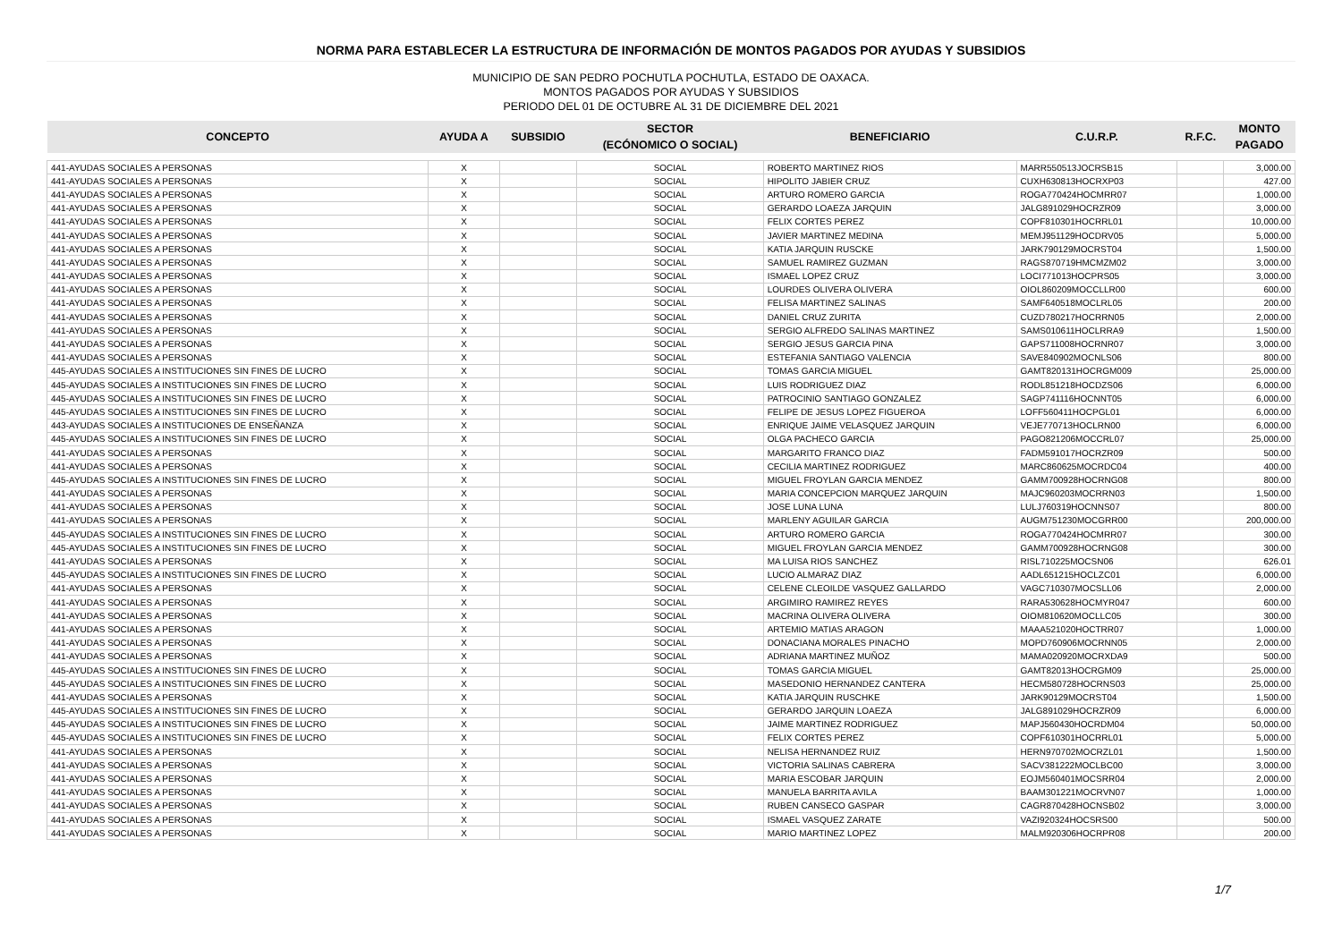NORMA PARA ESTABLECER LA ESTRUCTURA DE INFORMACIÓN DE MONTOS PAGADOS POR AYUDAS Y SUBSIDIOS
MUNICIPIO DE SAN PEDRO POCHUTLA POCHUTLA, ESTADO DE OAXACA.
MONTOS PAGADOS POR AYUDAS Y SUBSIDIOS
PERIODO DEL 01 DE OCTUBRE AL 31 DE DICIEMBRE DEL 2021
| CONCEPTO | AYUDA A | SUBSIDIO | SECTOR | BENEFICIARIO | C.U.R.P. | R.F.C. | MONTO |
| --- | --- | --- | --- | --- | --- | --- | --- |
| | | | (ECÓNOMICO O SOCIAL) | | | | PAGADO |
| 441-AYUDAS SOCIALES A PERSONAS | X | | SOCIAL | ROBERTO MARTINEZ RIOS | MARR550513JOCRSB15 | | 3,000.00 |
| 441-AYUDAS SOCIALES A PERSONAS | X | | SOCIAL | HIPOLITO JABIER CRUZ | CUXH630813HOCRXP03 | | 427.00 |
| 441-AYUDAS SOCIALES A PERSONAS | X | | SOCIAL | ARTURO ROMERO GARCIA | ROGA770424HOCMRR07 | | 1,000.00 |
| 441-AYUDAS SOCIALES A PERSONAS | X | | SOCIAL | GERARDO LOAEZA JARQUIN | JALG891029HOCRZR09 | | 3,000.00 |
| 441-AYUDAS SOCIALES A PERSONAS | X | | SOCIAL | FELIX CORTES PEREZ | COPF810301HOCRRL01 | | 10,000.00 |
| 441-AYUDAS SOCIALES A PERSONAS | X | | SOCIAL | JAVIER MARTINEZ MEDINA | MEMJ951129HOCDRV05 | | 5,000.00 |
| 441-AYUDAS SOCIALES A PERSONAS | X | | SOCIAL | KATIA JARQUIN RUSCKE | JARK790129MOCRST04 | | 1,500.00 |
| 441-AYUDAS SOCIALES A PERSONAS | X | | SOCIAL | SAMUEL RAMIREZ GUZMAN | RAGS870719HMCMZM02 | | 3,000.00 |
| 441-AYUDAS SOCIALES A PERSONAS | X | | SOCIAL | ISMAEL LOPEZ CRUZ | LOCI771013HOCPRS05 | | 3,000.00 |
| 441-AYUDAS SOCIALES A PERSONAS | X | | SOCIAL | LOURDES OLIVERA OLIVERA | OIOL860209MOCCLLR00 | | 600.00 |
| 441-AYUDAS SOCIALES A PERSONAS | X | | SOCIAL | FELISA MARTINEZ SALINAS | SAMF640518MOCLRL05 | | 200.00 |
| 441-AYUDAS SOCIALES A PERSONAS | X | | SOCIAL | DANIEL CRUZ ZURITA | CUZD780217HOCRRN05 | | 2,000.00 |
| 441-AYUDAS SOCIALES A PERSONAS | X | | SOCIAL | SERGIO ALFREDO SALINAS MARTINEZ | SAMS010611HOCLRRA9 | | 1,500.00 |
| 441-AYUDAS SOCIALES A PERSONAS | X | | SOCIAL | SERGIO JESUS GARCIA PINA | GAPS711008HOCRNR07 | | 3,000.00 |
| 441-AYUDAS SOCIALES A PERSONAS | X | | SOCIAL | ESTEFANIA SANTIAGO VALENCIA | SAVE840902MOCNLS06 | | 800.00 |
| 445-AYUDAS SOCIALES A INSTITUCIONES SIN FINES DE LUCRO | X | | SOCIAL | TOMAS GARCIA MIGUEL | GAMT820131HOCRGM009 | | 25,000.00 |
| 445-AYUDAS SOCIALES A INSTITUCIONES SIN FINES DE LUCRO | X | | SOCIAL | LUIS RODRIGUEZ DIAZ | RODL851218HOCDZS06 | | 6,000.00 |
| 445-AYUDAS SOCIALES A INSTITUCIONES SIN FINES DE LUCRO | X | | SOCIAL | PATROCINIO SANTIAGO GONZALEZ | SAGP741116HOCNNT05 | | 6,000.00 |
| 445-AYUDAS SOCIALES A INSTITUCIONES SIN FINES DE LUCRO | X | | SOCIAL | FELIPE DE JESUS LOPEZ FIGUEROA | LOFF560411HOCPGL01 | | 6,000.00 |
| 443-AYUDAS SOCIALES A INSTITUCIONES DE ENSEÑANZA | X | | SOCIAL | ENRIQUE JAIME VELASQUEZ JARQUIN | VEJE770713HOCLRN00 | | 6,000.00 |
| 445-AYUDAS SOCIALES A INSTITUCIONES SIN FINES DE LUCRO | X | | SOCIAL | OLGA PACHECO GARCIA | PAGO821206MOCCRL07 | | 25,000.00 |
| 441-AYUDAS SOCIALES A PERSONAS | X | | SOCIAL | MARGARITO FRANCO DIAZ | FADM591017HOCRZR09 | | 500.00 |
| 441-AYUDAS SOCIALES A PERSONAS | X | | SOCIAL | CECILIA MARTINEZ RODRIGUEZ | MARC860625MOCRDC04 | | 400.00 |
| 445-AYUDAS SOCIALES A INSTITUCIONES SIN FINES DE LUCRO | X | | SOCIAL | MIGUEL FROYLAN GARCIA MENDEZ | GAMM700928HOCRNG08 | | 800.00 |
| 441-AYUDAS SOCIALES A PERSONAS | X | | SOCIAL | MARIA CONCEPCION MARQUEZ JARQUIN | MAJC960203MOCRRN03 | | 1,500.00 |
| 441-AYUDAS SOCIALES A PERSONAS | X | | SOCIAL | JOSE LUNA LUNA | LULJ760319HOCNNS07 | | 800.00 |
| 441-AYUDAS SOCIALES A PERSONAS | X | | SOCIAL | MARLENY AGUILAR GARCIA | AUGM751230MOCGRR00 | | 200,000.00 |
| 445-AYUDAS SOCIALES A INSTITUCIONES SIN FINES DE LUCRO | X | | SOCIAL | ARTURO ROMERO GARCIA | ROGA770424HOCMRR07 | | 300.00 |
| 445-AYUDAS SOCIALES A INSTITUCIONES SIN FINES DE LUCRO | X | | SOCIAL | MIGUEL FROYLAN GARCIA MENDEZ | GAMM700928HOCRNG08 | | 300.00 |
| 441-AYUDAS SOCIALES A PERSONAS | X | | SOCIAL | MA LUISA RIOS SANCHEZ | RISL710225MOCSN06 | | 626.01 |
| 445-AYUDAS SOCIALES A INSTITUCIONES SIN FINES DE LUCRO | X | | SOCIAL | LUCIO ALMARAZ DIAZ | AADL651215HOCLZC01 | | 6,000.00 |
| 441-AYUDAS SOCIALES A PERSONAS | X | | SOCIAL | CELENE CLEOILDE VASQUEZ GALLARDO | VAGC710307MOCSLL06 | | 2,000.00 |
| 441-AYUDAS SOCIALES A PERSONAS | X | | SOCIAL | ARGIMIRO RAMIREZ REYES | RARA530628HOCMYR047 | | 600.00 |
| 441-AYUDAS SOCIALES A PERSONAS | X | | SOCIAL | MACRINA OLIVERA OLIVERA | OIOM810620MOCLLC05 | | 300.00 |
| 441-AYUDAS SOCIALES A PERSONAS | X | | SOCIAL | ARTEMIO MATIAS ARAGON | MAAA521020HOCTRR07 | | 1,000.00 |
| 441-AYUDAS SOCIALES A PERSONAS | X | | SOCIAL | DONACIANA MORALES PINACHO | MOPD760906MOCRNN05 | | 2,000.00 |
| 441-AYUDAS SOCIALES A PERSONAS | X | | SOCIAL | ADRIANA MARTINEZ MUÑOZ | MAMA020920MOCRXDA9 | | 500.00 |
| 445-AYUDAS SOCIALES A INSTITUCIONES SIN FINES DE LUCRO | X | | SOCIAL | TOMAS GARCIA MIGUEL | GAMT82013HOCRGM09 | | 25,000.00 |
| 445-AYUDAS SOCIALES A INSTITUCIONES SIN FINES DE LUCRO | X | | SOCIAL | MASEDONIO HERNANDEZ CANTERA | HECM580728HOCRNS03 | | 25,000.00 |
| 441-AYUDAS SOCIALES A PERSONAS | X | | SOCIAL | KATIA JARQUIN RUSCHKE | JARK90129MOCRST04 | | 1,500.00 |
| 445-AYUDAS SOCIALES A INSTITUCIONES SIN FINES DE LUCRO | X | | SOCIAL | GERARDO JARQUIN LOAEZA | JALG891029HOCRZR09 | | 6,000.00 |
| 445-AYUDAS SOCIALES A INSTITUCIONES SIN FINES DE LUCRO | X | | SOCIAL | JAIME MARTINEZ RODRIGUEZ | MAPJ560430HOCRDM04 | | 50,000.00 |
| 445-AYUDAS SOCIALES A INSTITUCIONES SIN FINES DE LUCRO | X | | SOCIAL | FELIX CORTES PEREZ | COPF610301HOCRRL01 | | 5,000.00 |
| 441-AYUDAS SOCIALES A PERSONAS | X | | SOCIAL | NELISA HERNANDEZ RUIZ | HERN970702MOCRZL01 | | 1,500.00 |
| 441-AYUDAS SOCIALES A PERSONAS | X | | SOCIAL | VICTORIA SALINAS CABRERA | SACV381222MOCLBC00 | | 3,000.00 |
| 441-AYUDAS SOCIALES A PERSONAS | X | | SOCIAL | MARIA ESCOBAR JARQUIN | EOJM560401MOCSRR04 | | 2,000.00 |
| 441-AYUDAS SOCIALES A PERSONAS | X | | SOCIAL | MANUELA BARRITA AVILA | BAAM301221MOCRVN07 | | 1,000.00 |
| 441-AYUDAS SOCIALES A PERSONAS | X | | SOCIAL | RUBEN CANSECO GASPAR | CAGR870428HOCNSB02 | | 3,000.00 |
| 441-AYUDAS SOCIALES A PERSONAS | X | | SOCIAL | ISMAEL VASQUEZ ZARATE | VAZI920324HOCSRS00 | | 500.00 |
| 441-AYUDAS SOCIALES A PERSONAS | X | | SOCIAL | MARIO MARTINEZ LOPEZ | MALM920306HOCRPR08 | | 200.00 |
1/7